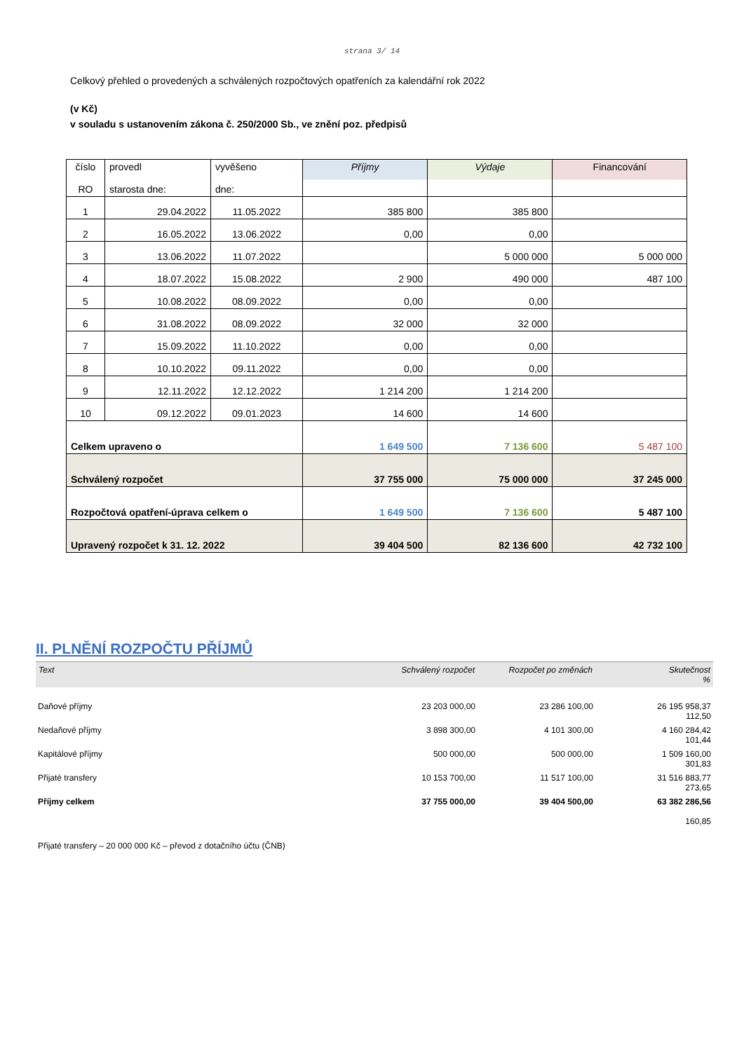strana 3/ 14
Celkový přehled o provedených a schválených rozpočtových opatřeních za kalendářní rok 2022
(v Kč)
v souladu s ustanovením zákona č. 250/2000 Sb., ve znění poz. předpisů
| číslo RO | provedl starosta dne: | vyvěšeno dne: | Příjmy | Výdaje | Financování |
| 1 | 29.04.2022 | 11.05.2022 | 385 800 | 385 800 | |
| 2 | 16.05.2022 | 13.06.2022 | 0,00 | 0,00 | |
| 3 | 13.06.2022 | 11.07.2022 | | 5 000 000 | 5 000 000 |
| 4 | 18.07.2022 | 15.08.2022 | 2 900 | 490 000 | 487 100 |
| 5 | 10.08.2022 | 08.09.2022 | 0,00 | 0,00 | |
| 6 | 31.08.2022 | 08.09.2022 | 32 000 | 32 000 | |
| 7 | 15.09.2022 | 11.10.2022 | 0,00 | 0,00 | |
| 8 | 10.10.2022 | 09.11.2022 | 0,00 | 0,00 | |
| 9 | 12.11.2022 | 12.12.2022 | 1 214 200 | 1 214 200 | |
| 10 | 09.12.2022 | 09.01.2023 | 14 600 | 14 600 | |
| Celkem upraveno o | | | 1 649 500 | 7 136 600 | 5 487 100 |
| Schválený rozpočet | | | 37 755 000 | 75 000 000 | 37 245 000 |
| Rozpočtová opatření-úprava celkem o | | | 1 649 500 | 7 136 600 | 5 487 100 |
| Upravený rozpočet k 31. 12. 2022 | | | 39 404 500 | 82 136 600 | 42 732 100 |
II. PLNĚNÍ ROZPOČTU PŘÍJMŮ
| Text | Schválený rozpočet | Rozpočet po změnách | Skutečnost % |
| --- | --- | --- | --- |
| Daňové příjmy | 23 203 000,00 | 23 286 100,00 | 26 195 958,37 112,50 |
| Nedaňové příjmy | 3 898 300,00 | 4 101 300,00 | 4 160 284,42 101,44 |
| Kapitálové příjmy | 500 000,00 | 500 000,00 | 1 509 160,00 301,83 |
| Přijaté transfery | 10 153 700,00 | 11 517 100,00 | 31 516 883,77 273,65 |
| Příjmy celkem | 37 755 000,00 | 39 404 500,00 | 63 382 286,56 160,85 |
Přijaté transfery – 20 000 000 Kč – převod z dotačního účtu (ČNB)